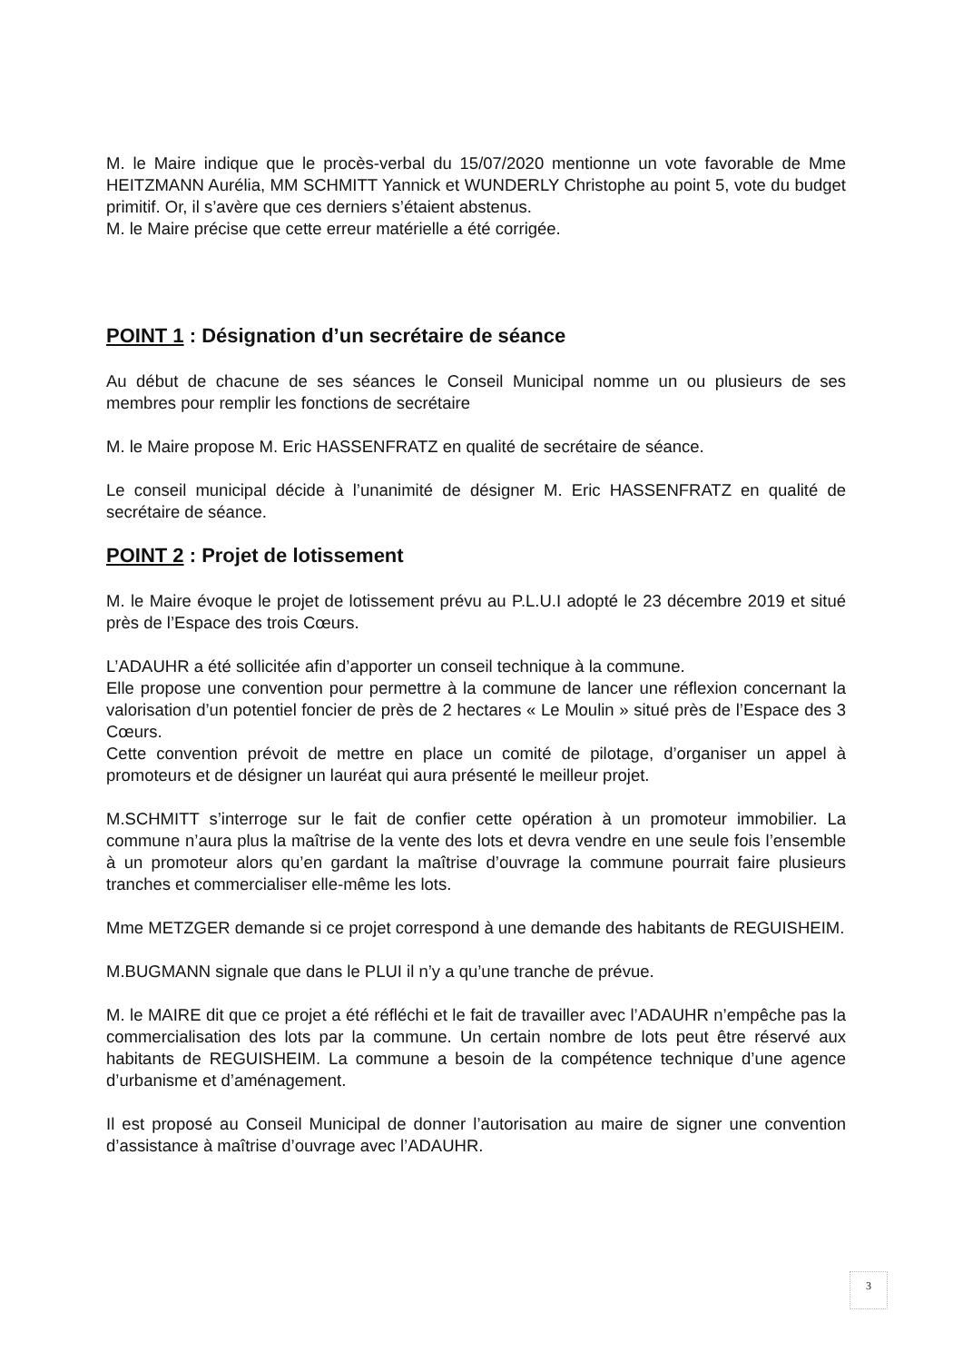M. le Maire indique que le procès-verbal du 15/07/2020 mentionne un vote favorable de Mme HEITZMANN Aurélia, MM SCHMITT Yannick et WUNDERLY Christophe au point 5, vote du budget primitif. Or, il s’avère que ces derniers s’étaient abstenus.
M. le Maire précise que cette erreur matérielle a été corrigée.
POINT 1 : Désignation d’un secrétaire de séance
Au début de chacune de ses séances le Conseil Municipal nomme un ou plusieurs de ses membres pour remplir les fonctions de secrétaire
M. le Maire propose M. Eric HASSENFRATZ en qualité de secrétaire de séance.
Le conseil municipal décide à l’unanimité de désigner M. Eric HASSENFRATZ en qualité de secrétaire de séance.
POINT 2 : Projet de lotissement
M. le Maire évoque le projet de lotissement prévu au P.L.U.I adopté le 23 décembre 2019 et situé près de l’Espace des trois Cœurs.
L’ADAUHR a été sollicitée afin d’apporter un conseil technique à la commune.
Elle propose une convention pour permettre à la commune de lancer une réflexion concernant la valorisation d’un potentiel foncier de près de 2 hectares « Le Moulin » situé près de l’Espace des 3 Cœurs.
Cette convention prévoit de mettre en place un comité de pilotage, d’organiser un appel à promoteurs et de désigner un lauréat qui aura présenté le meilleur projet.
M.SCHMITT s’interroge sur le fait de confier cette opération à un promoteur immobilier. La commune n’aura plus la maîtrise de la vente des lots et devra vendre en une seule fois l’ensemble à un promoteur alors qu’en gardant la maîtrise d’ouvrage la commune pourrait faire plusieurs tranches et commercialiser elle-même les lots.
Mme METZGER demande si ce projet correspond à une demande des habitants de REGUISHEIM.
M.BUGMANN signale que dans le PLUI il n’y a qu’une tranche de prévue.
M. le MAIRE dit que ce projet a été réfléchi et le fait de travailler avec l’ADAUHR n’empêche pas la commercialisation des lots par la commune. Un certain nombre de lots peut être réservé aux habitants de REGUISHEIM. La commune a besoin de la compétence technique d’une agence d’urbanisme et d’aménagement.
Il est proposé au Conseil Municipal de donner l’autorisation au maire de signer une convention d’assistance à maîtrise d’ouvrage avec l’ADAUHR.
3